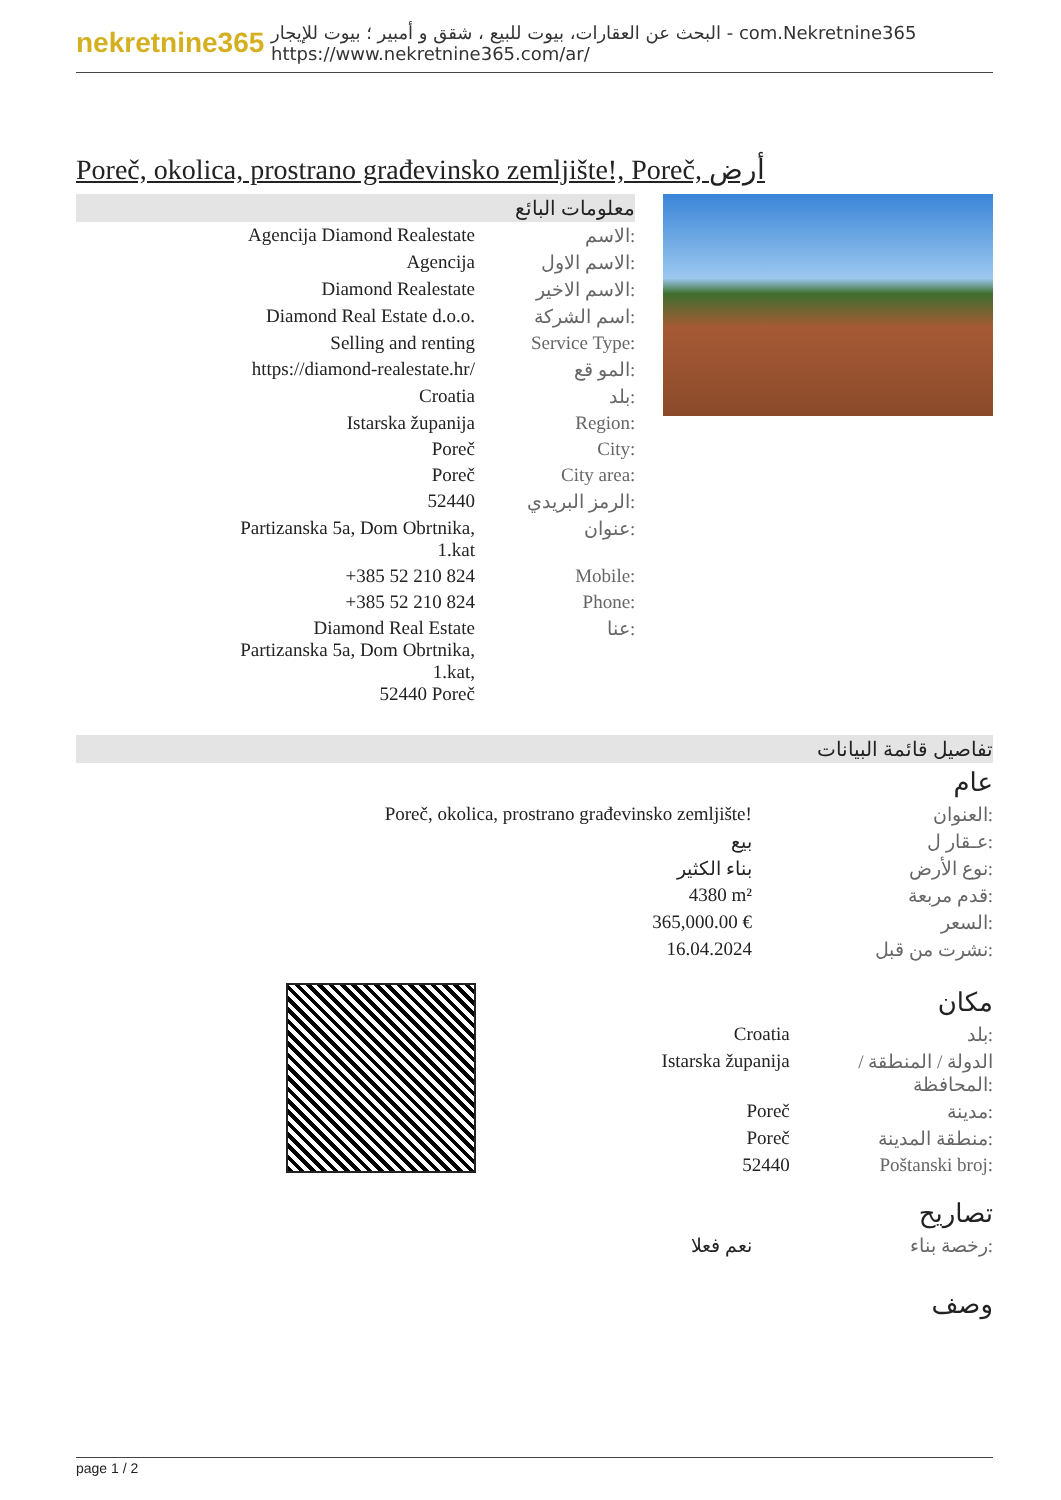nekretnine365
البحث عن العقارات، بيوت للبيع ، شقق و أمبير ؛ بيوت للإيجار - com.Nekretnine365
https://www.nekretnine365.com/ar/
Poreč, okolica, prostrano građevinsko zemljište!, Poreč, أرض
معلومات البائع
| Agencija Diamond Realestate | الاسم: |
| Agencija | الاسم الاول: |
| Diamond Realestate | الاسم الاخير: |
| Diamond Real Estate d.o.o. | اسم الشركة: |
| Selling and renting | Service Type: |
| https://diamond-realestate.hr/ | المو قع: |
| Croatia | بلد: |
| Istarska županija | Region: |
| Poreč | City: |
| Poreč | City area: |
| 52440 | الرمز البريدي: |
| Partizanska 5a, Dom Obrtnika, 1.kat | عنوان: |
| +385 52 210 824 | Mobile: |
| +385 52 210 824 | Phone: |
| Diamond Real Estate Partizanska 5a, Dom Obrtnika, 1.kat, 52440 Poreč | عنا: |
تفاصيل قائمة البيانات
عام
| Poreč, okolica, prostrano građevinsko zemljište! | العنوان: |
| بيع | عـقار ل: |
| بناء الكثير | نوع الأرض: |
| 4380 m² | قدم مربعة: |
| 365,000.00 € | السعر: |
| 16.04.2024 | نشرت من قبل: |
مكان
| Croatia | بلد: |
| Istarska županija | الدولة / المنطقة / المحافظة: |
| Poreč | مدينة: |
| Poreč | منطقة المدينة: |
| 52440 | Poštanski broj: |
تصاريح
| نعم فعلا | رخصة بناء: |
وصف
page 1 / 2